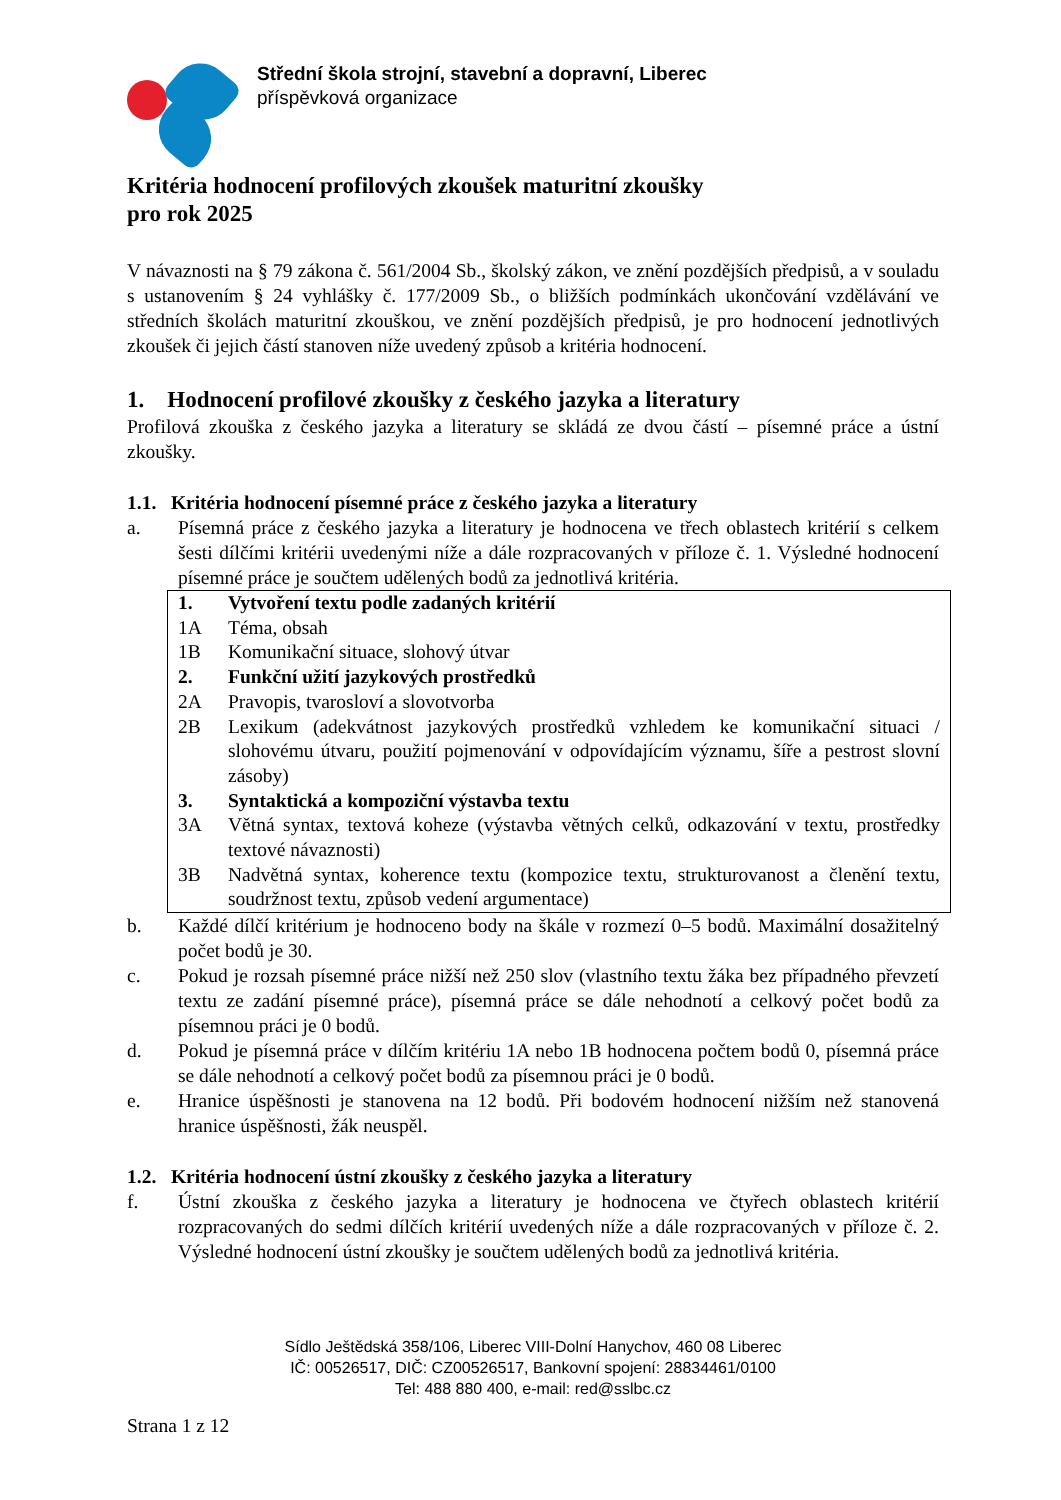Střední škola strojní, stavební a dopravní, Liberec
příspěvková organizace
Kritéria hodnocení profilových zkoušek maturitní zkoušky
pro rok 2025
V návaznosti na § 79 zákona č. 561/2004 Sb., školský zákon, ve znění pozdějších předpisů, a v souladu s ustanovením § 24 vyhlášky č. 177/2009 Sb., o bližších podmínkách ukončování vzdělávání ve středních školách maturitní zkouškou, ve znění pozdějších předpisů, je pro hodnocení jednotlivých zkoušek či jejich částí stanoven níže uvedený způsob a kritéria hodnocení.
1. Hodnocení profilové zkoušky z českého jazyka a literatury
Profilová zkouška z českého jazyka a literatury se skládá ze dvou částí – písemné práce a ústní zkoušky.
1.1. Kritéria hodnocení písemné práce z českého jazyka a literatury
a. Písemná práce z českého jazyka a literatury je hodnocena ve třech oblastech kritérií s celkem šesti dílčími kritérii uvedenými níže a dále rozpracovaných v příloze č. 1. Výsledné hodnocení písemné práce je součtem udělených bodů za jednotlivá kritéria.
| 1. | Vytvoření textu podle zadaných kritérií |
| 1A | Téma, obsah |
| 1B | Komunikační situace, slohový útvar |
| 2. | Funkční užití jazykových prostředků |
| 2A | Pravopis, tvarosloví a slovotvorba |
| 2B | Lexikum (adekvátnost jazykových prostředků vzhledem ke komunikační situaci / slohovému útvaru, použití pojmenování v odpovídajícím významu, šíře a pestrost slovní zásoby) |
| 3. | Syntaktická a kompoziční výstavba textu |
| 3A | Větná syntax, textová koheze (výstavba větných celků, odkazování v textu, prostředky textové návaznosti) |
| 3B | Nadvětná syntax, koherence textu (kompozice textu, strukturovanost a členění textu, soudržnost textu, způsob vedení argumentace) |
b. Každé dílčí kritérium je hodnoceno body na škále v rozmezí 0–5 bodů. Maximální dosažitelný počet bodů je 30.
c. Pokud je rozsah písemné práce nižší než 250 slov (vlastního textu žáka bez případného převzetí textu ze zadání písemné práce), písemná práce se dále nehodnotí a celkový počet bodů za písemnou práci je 0 bodů.
d. Pokud je písemná práce v dílčím kritériu 1A nebo 1B hodnocena počtem bodů 0, písemná práce se dále nehodnotí a celkový počet bodů za písemnou práci je 0 bodů.
e. Hranice úspěšnosti je stanovena na 12 bodů. Při bodovém hodnocení nižším než stanovená hranice úspěšnosti, žák neuspěl.
1.2. Kritéria hodnocení ústní zkoušky z českého jazyka a literatury
f. Ústní zkouška z českého jazyka a literatury je hodnocena ve čtyřech oblastech kritérií rozpracovaných do sedmi dílčích kritérií uvedených níže a dále rozpracovaných v příloze č. 2. Výsledné hodnocení ústní zkoušky je součtem udělených bodů za jednotlivá kritéria.
Sídlo Ještědská 358/106, Liberec VIII-Dolní Hanychov, 460 08 Liberec
IČ: 00526517, DIČ: CZ00526517, Bankovní spojení: 28834461/0100
Tel: 488 880 400, e-mail: red@sslbc.cz
Strana 1 z 12